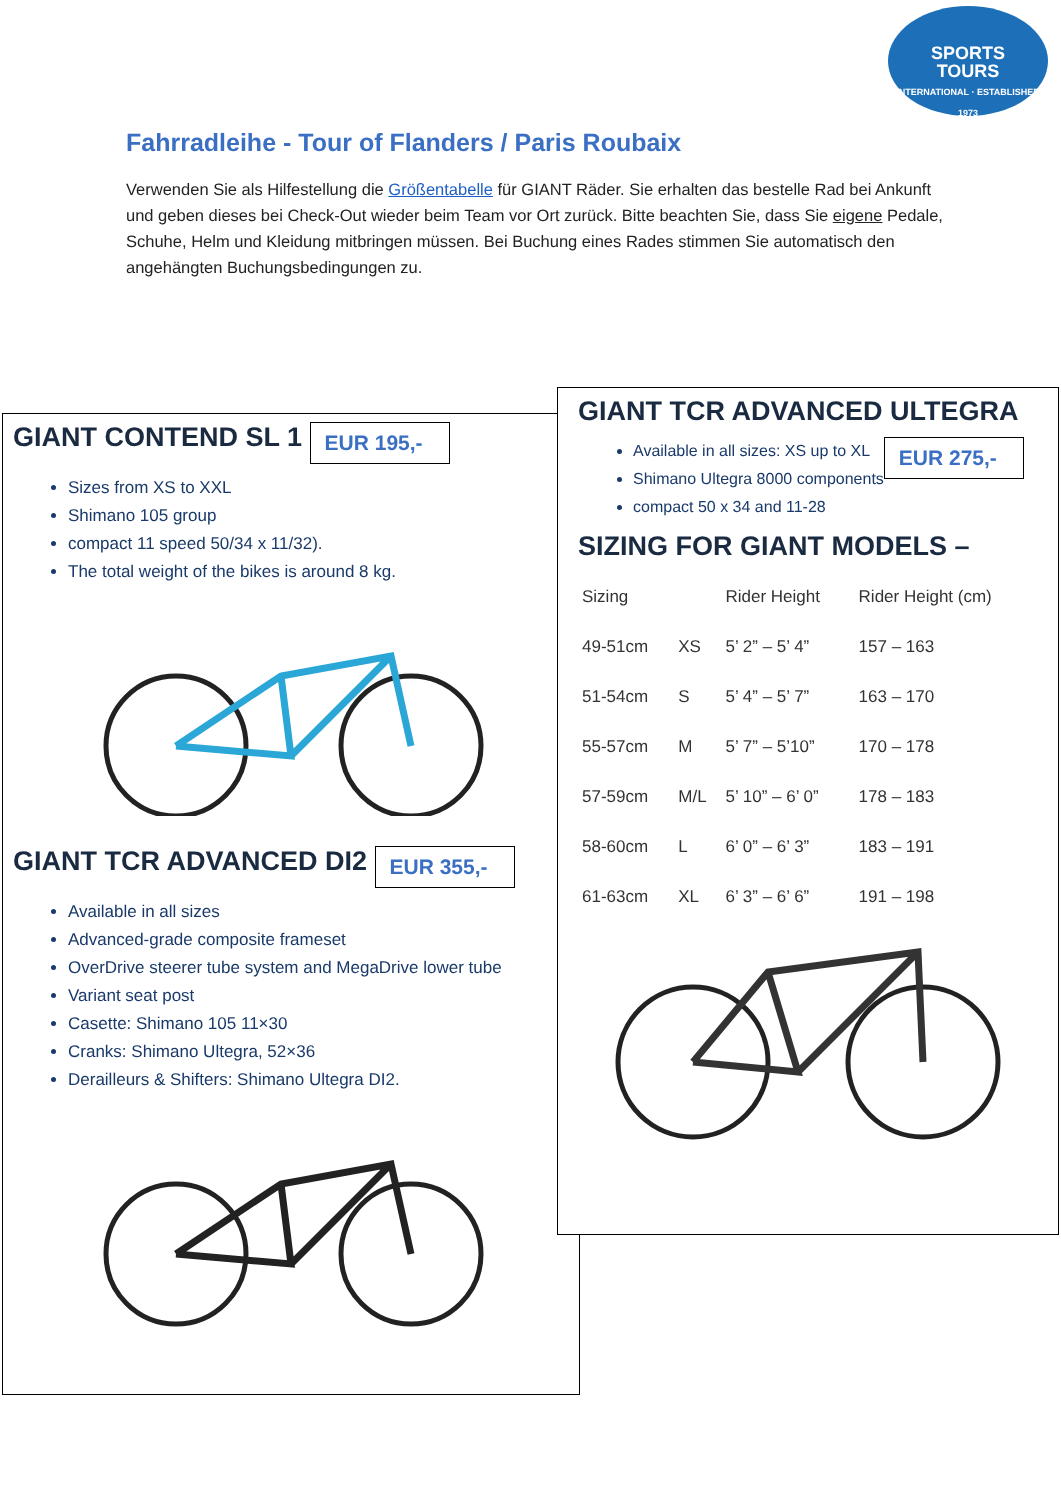SPORTS
TOURS
INTERNATIONAL · ESTABLISHED 1973
Fahrradleihe - Tour of Flanders / Paris Roubaix
Verwenden Sie als Hilfestellung die Größentabelle für GIANT Räder. Sie erhalten das bestelle Rad bei Ankunft und geben dieses bei Check-Out wieder beim Team vor Ort zurück. Bitte beachten Sie, dass Sie eigene Pedale, Schuhe, Helm und Kleidung mitbringen müssen. Bei Buchung eines Rades stimmen Sie automatisch den angehängten Buchungsbedingungen zu.
GIANT CONTEND SL 1 EUR 195,-
Sizes from XS to XXL
Shimano 105 group
compact 11 speed 50/34 x 11/32).
The total weight of the bikes is around 8 kg.
GIANT TCR ADVANCED DI2 EUR 355,-
Available in all sizes
Advanced-grade composite frameset
OverDrive steerer tube system and MegaDrive lower tube
Variant seat post
Casette: Shimano 105 11×30
Cranks: Shimano Ultegra, 52×36
Derailleurs & Shifters: Shimano Ultegra DI2.
GIANT TCR ADVANCED ULTEGRA
Available in all sizes: XS up to XL
Shimano Ultegra 8000 components
compact 50 x 34 and 11-28
EUR 275,-
SIZING FOR GIANT MODELS –
| Sizing | | Rider Height | Rider Height (cm) |
| --- | --- | --- | --- |
| 49-51cm | XS | 5’ 2” – 5’ 4” | 157 – 163 |
| 51-54cm | S | 5’ 4” – 5’ 7” | 163 – 170 |
| 55-57cm | M | 5’ 7” – 5’10” | 170 – 178 |
| 57-59cm | M/L | 5’ 10” – 6’ 0” | 178 – 183 |
| 58-60cm | L | 6’ 0” – 6’ 3” | 183 – 191 |
| 61-63cm | XL | 6’ 3” – 6’ 6” | 191 – 198 |